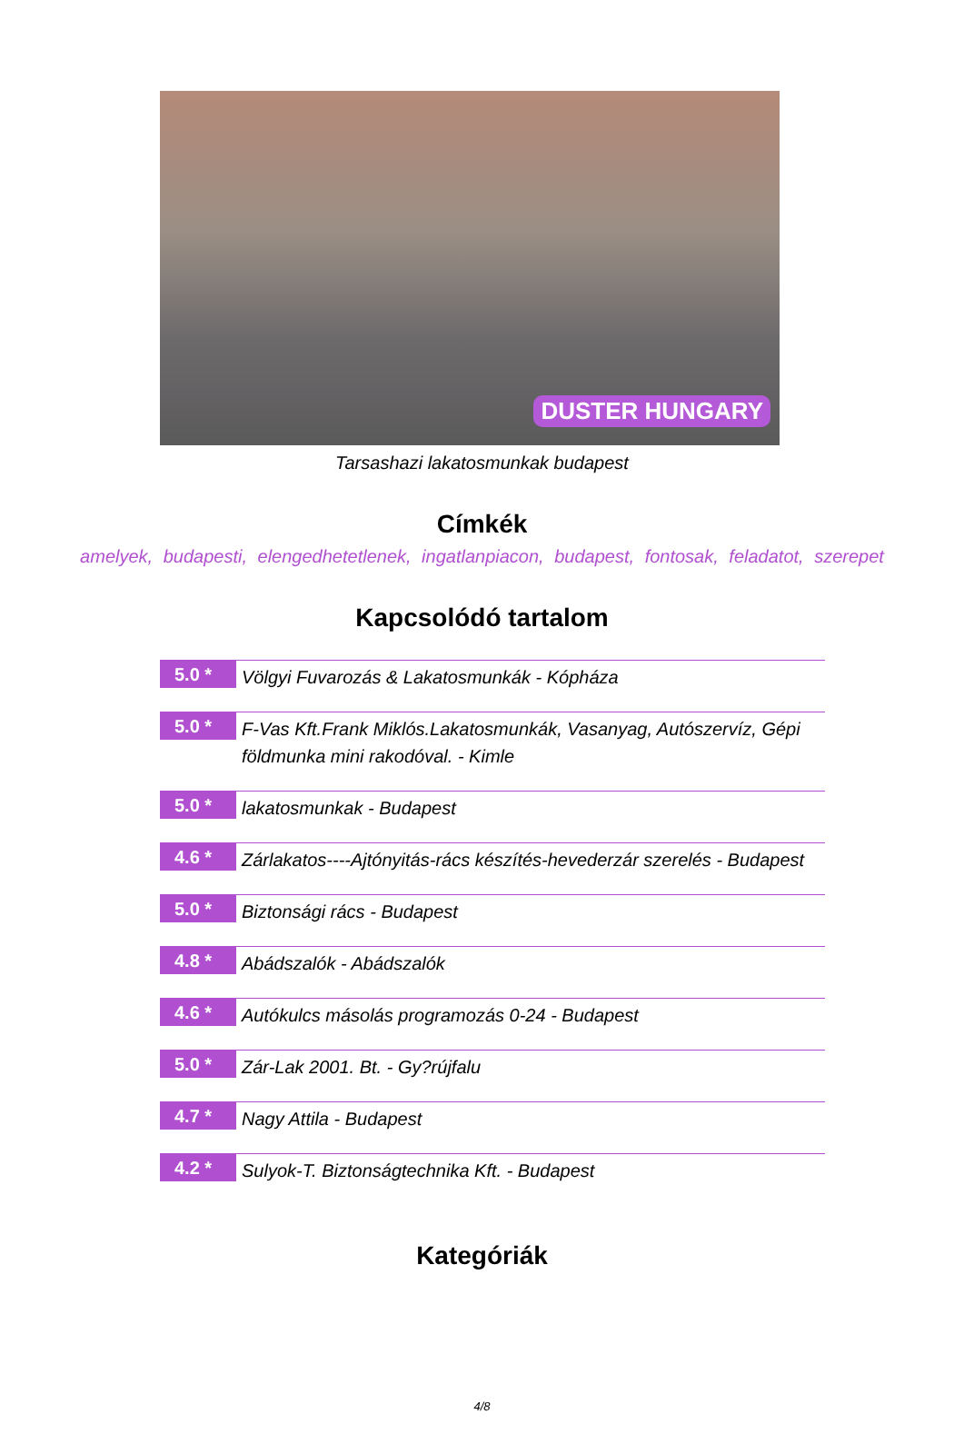DUSTER HUNGARY
Tarsashazi lakatosmunkak budapest
Címkék
amelyek, budapesti, elengedhetetlenek, ingatlanpiacon, budapest, fontosak, feladatot, szerepet
Kapcsolódó tartalom
5.0 *
Völgyi Fuvarozás & Lakatosmunkák - Kópháza
5.0 *
F-Vas Kft.Frank Miklós.Lakatosmunkák, Vasanyag, Autószervíz, Gépi földmunka mini rakodóval. - Kimle
5.0 *
lakatosmunkak - Budapest
4.6 *
Zárlakatos----Ajtónyitás-rács készítés-hevederzár szerelés - Budapest
5.0 *
Biztonsági rács - Budapest
4.8 *
Abádszalók - Abádszalók
4.6 *
Autókulcs másolás programozás 0-24 - Budapest
5.0 *
Zár-Lak 2001. Bt. - Gy?rújfalu
4.7 *
Nagy Attila - Budapest
4.2 *
Sulyok-T. Biztonságtechnika Kft. - Budapest
Kategóriák
4/8